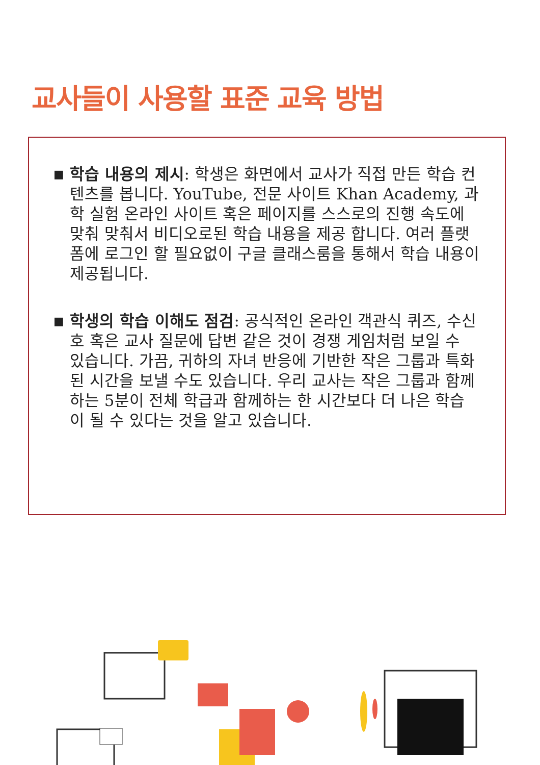교사들이 사용할 표준 교육 방법
■
학습 내용의 제시: 학생은 화면에서 교사가 직접 만든 학습 컨텐츠를 봅니다. YouTube, 전문 사이트 Khan Academy, 과학 실험 온라인 사이트 혹은 페이지를 스스로의 진행 속도에 맞춰 맞춰서 비디오로된 학습 내용을 제공 합니다. 여러 플랫폼에 로그인 할 필요없이 구글 클래스룸을 통해서 학습 내용이 제공됩니다.
■
학생의 학습 이해도 점검: 공식적인 온라인 객관식 퀴즈, 수신호 혹은 교사 질문에 답변 같은 것이 경쟁 게임처럼 보일 수 있습니다. 가끔, 귀하의 자녀 반응에 기반한 작은 그룹과 특화된 시간을 보낼 수도 있습니다. 우리 교사는 작은 그룹과 함께하는 5분이 전체 학급과 함께하는 한 시간보다 더 나은 학습이 될 수 있다는 것을 알고 있습니다.